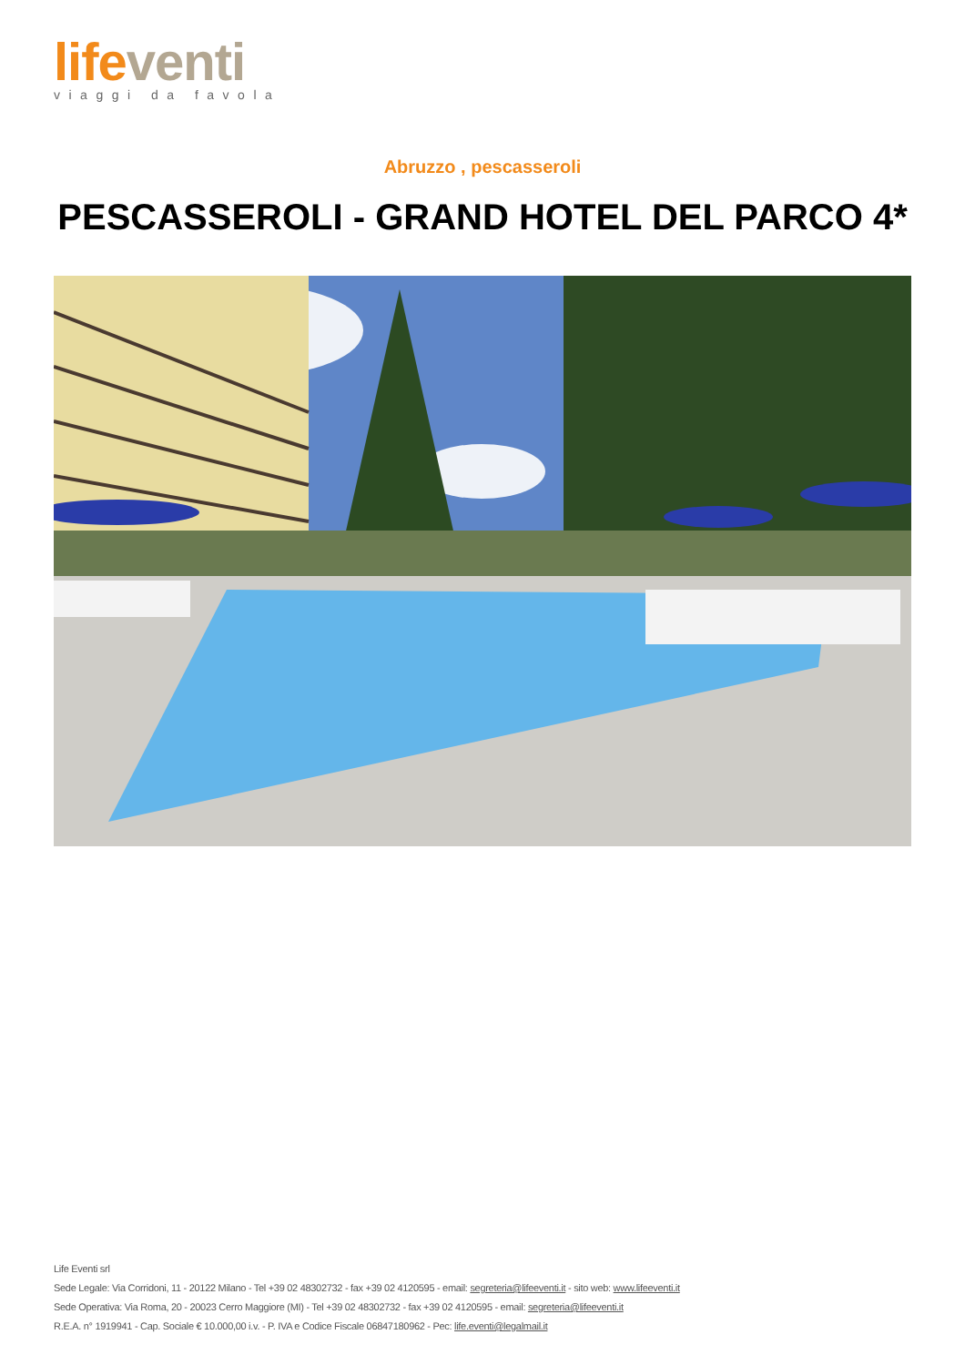life venti
viaggi da favola
Abruzzo , pescasseroli
PESCASSEROLI - GRAND HOTEL DEL PARCO 4*
Life Eventi srl
Sede Legale: Via Corridoni, 11 - 20122 Milano - Tel +39 02 48302732 - fax +39 02 4120595 - email: segreteria@lifeeventi.it - sito web: www.lifeeventi.it
Sede Operativa: Via Roma, 20 - 20023 Cerro Maggiore (MI) - Tel +39 02 48302732 - fax +39 02 4120595 - email: segreteria@lifeeventi.it
R.E.A. n° 1919941 - Cap. Sociale € 10.000,00 i.v. - P. IVA e Codice Fiscale 06847180962 - Pec: life.eventi@legalmail.it